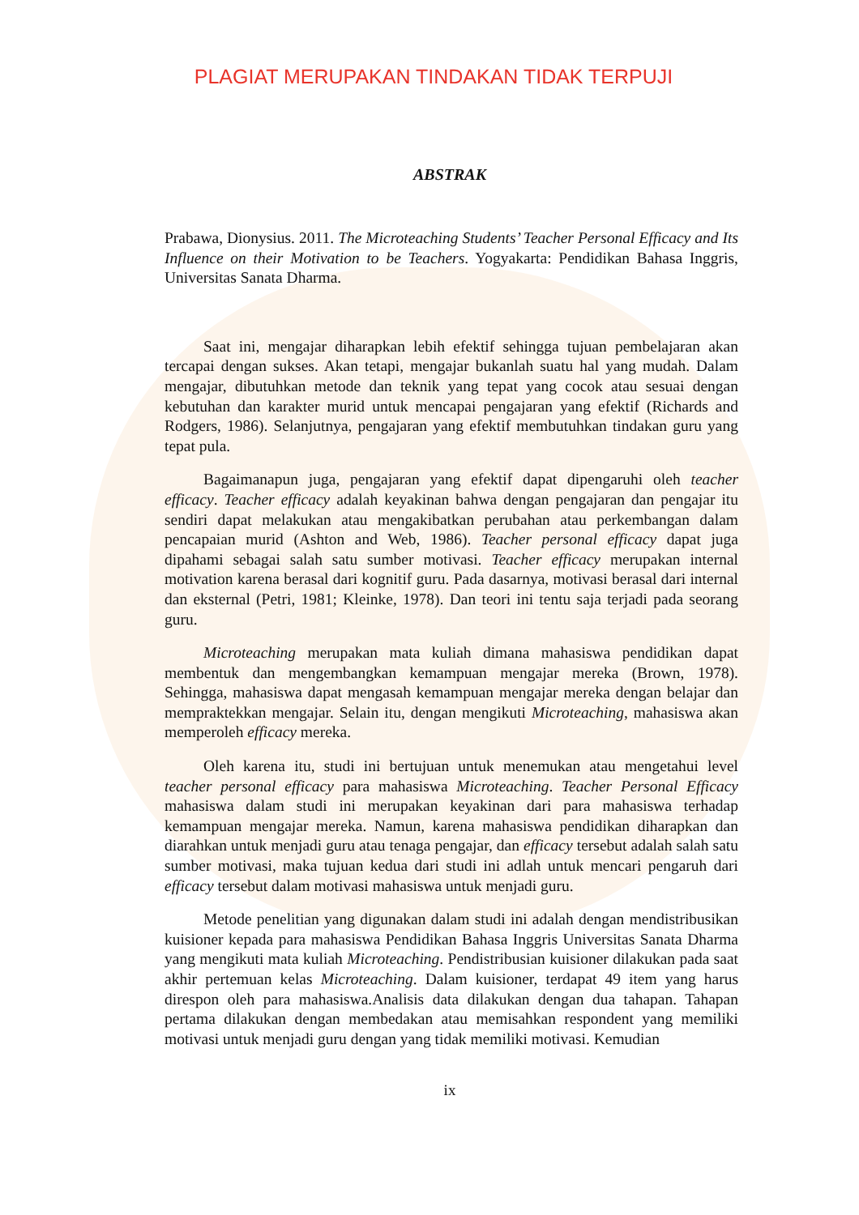PLAGIAT MERUPAKAN TINDAKAN TIDAK TERPUJI
ABSTRAK
Prabawa, Dionysius. 2011. The Microteaching Students’ Teacher Personal Efficacy and Its Influence on their Motivation to be Teachers. Yogyakarta: Pendidikan Bahasa Inggris, Universitas Sanata Dharma.
Saat ini, mengajar diharapkan lebih efektif sehingga tujuan pembelajaran akan tercapai dengan sukses. Akan tetapi, mengajar bukanlah suatu hal yang mudah. Dalam mengajar, dibutuhkan metode dan teknik yang tepat yang cocok atau sesuai dengan kebutuhan dan karakter murid untuk mencapai pengajaran yang efektif (Richards and Rodgers, 1986). Selanjutnya, pengajaran yang efektif membutuhkan tindakan guru yang tepat pula.
Bagaimanapun juga, pengajaran yang efektif dapat dipengaruhi oleh teacher efficacy. Teacher efficacy adalah keyakinan bahwa dengan pengajaran dan pengajar itu sendiri dapat melakukan atau mengakibatkan perubahan atau perkembangan dalam pencapaian murid (Ashton and Web, 1986). Teacher personal efficacy dapat juga dipahami sebagai salah satu sumber motivasi. Teacher efficacy merupakan internal motivation karena berasal dari kognitif guru. Pada dasarnya, motivasi berasal dari internal dan eksternal (Petri, 1981; Kleinke, 1978). Dan teori ini tentu saja terjadi pada seorang guru.
Microteaching merupakan mata kuliah dimana mahasiswa pendidikan dapat membentuk dan mengembangkan kemampuan mengajar mereka (Brown, 1978). Sehingga, mahasiswa dapat mengasah kemampuan mengajar mereka dengan belajar dan mempraktekkan mengajar. Selain itu, dengan mengikuti Microteaching, mahasiswa akan memperoleh efficacy mereka.
Oleh karena itu, studi ini bertujuan untuk menemukan atau mengetahui level teacher personal efficacy para mahasiswa Microteaching. Teacher Personal Efficacy mahasiswa dalam studi ini merupakan keyakinan dari para mahasiswa terhadap kemampuan mengajar mereka. Namun, karena mahasiswa pendidikan diharapkan dan diarahkan untuk menjadi guru atau tenaga pengajar, dan efficacy tersebut adalah salah satu sumber motivasi, maka tujuan kedua dari studi ini adlah untuk mencari pengaruh dari efficacy tersebut dalam motivasi mahasiswa untuk menjadi guru.
Metode penelitian yang digunakan dalam studi ini adalah dengan mendistribusikan kuisioner kepada para mahasiswa Pendidikan Bahasa Inggris Universitas Sanata Dharma yang mengikuti mata kuliah Microteaching. Pendistribusian kuisioner dilakukan pada saat akhir pertemuan kelas Microteaching. Dalam kuisioner, terdapat 49 item yang harus direspon oleh para mahasiswa.Analisis data dilakukan dengan dua tahapan. Tahapan pertama dilakukan dengan membedakan atau memisahkan respondent yang memiliki motivasi untuk menjadi guru dengan yang tidak memiliki motivasi. Kemudian
ix